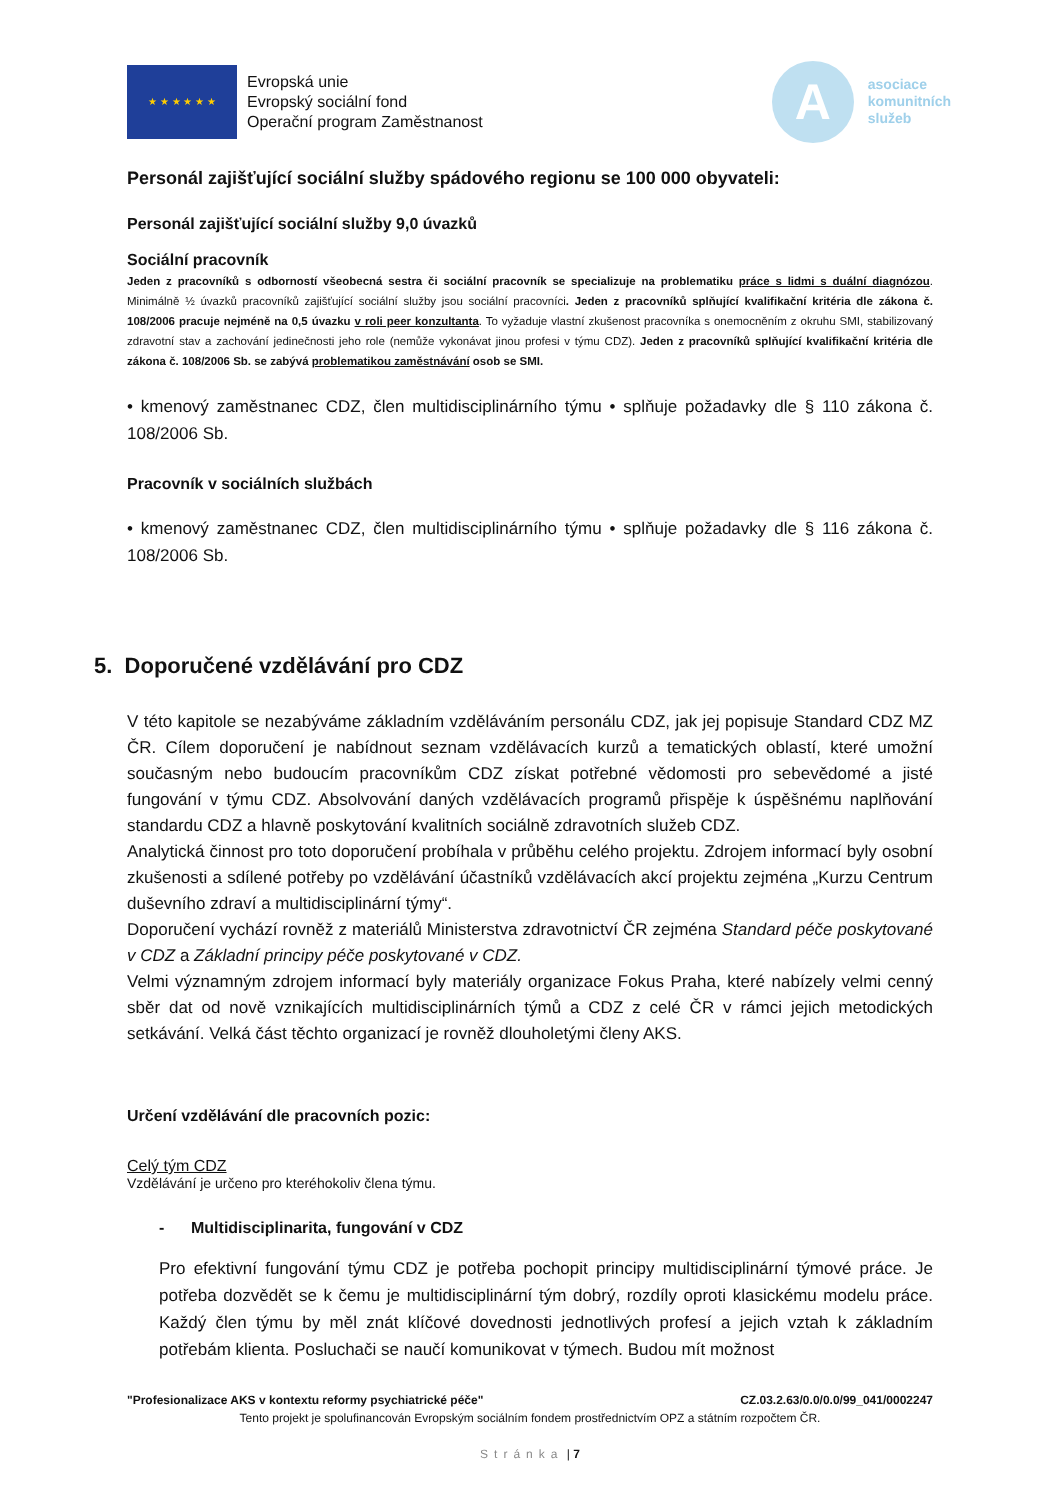★ ★ ★ ★ ★ ★
Evropská unie
Evropský sociální fond
Operační program Zaměstnanost
A
asociace
komunitních
služeb
Personál zajišťující sociální služby spádového regionu se 100 000 obyvateli:
Personál zajišťující sociální služby 9,0 úvazků
Sociální pracovník
Jeden z pracovníků s odborností všeobecná sestra či sociální pracovník se specializuje na problematiku práce s lidmi s duální diagnózou. Minimálně ½ úvazků pracovníků zajišťující sociální služby jsou sociální pracovníci. Jeden z pracovníků splňující kvalifikační kritéria dle zákona č. 108/2006 pracuje nejméně na 0,5 úvazku v roli peer konzultanta. To vyžaduje vlastní zkušenost pracovníka s onemocněním z okruhu SMI, stabilizovaný zdravotní stav a zachování jedinečnosti jeho role (nemůže vykonávat jinou profesi v týmu CDZ). Jeden z pracovníků splňující kvalifikační kritéria dle zákona č. 108/2006 Sb. se zabývá problematikou zaměstnávání osob se SMI.
• kmenový zaměstnanec CDZ, člen multidisciplinárního týmu • splňuje požadavky dle § 110 zákona č. 108/2006 Sb.
Pracovník v sociálních službách
• kmenový zaměstnanec CDZ, člen multidisciplinárního týmu • splňuje požadavky dle § 116 zákona č. 108/2006 Sb.
5. Doporučené vzdělávání pro CDZ
V této kapitole se nezabýváme základním vzděláváním personálu CDZ, jak jej popisuje Standard CDZ MZ ČR. Cílem doporučení je nabídnout seznam vzdělávacích kurzů a tematických oblastí, které umožní současným nebo budoucím pracovníkům CDZ získat potřebné vědomosti pro sebevědomé a jisté fungování v týmu CDZ. Absolvování daných vzdělávacích programů přispěje k úspěšnému naplňování standardu CDZ a hlavně poskytování kvalitních sociálně zdravotních služeb CDZ.
Analytická činnost pro toto doporučení probíhala v průběhu celého projektu. Zdrojem informací byly osobní zkušenosti a sdílené potřeby po vzdělávání účastníků vzdělávacích akcí projektu zejména „Kurzu Centrum duševního zdraví a multidisciplinární týmy“.
Doporučení vychází rovněž z materiálů Ministerstva zdravotnictví ČR zejména Standard péče poskytované v CDZ a Základní principy péče poskytované v CDZ.
Velmi významným zdrojem informací byly materiály organizace Fokus Praha, které nabízely velmi cenný sběr dat od nově vznikajících multidisciplinárních týmů a CDZ z celé ČR v rámci jejich metodických setkávání. Velká část těchto organizací je rovněž dlouholetými členy AKS.
Určení vzdělávání dle pracovních pozic:
Celý tým CDZ
Vzdělávání je určeno pro kteréhokoliv člena týmu.
- Multidisciplinarita, fungování v CDZ
Pro efektivní fungování týmu CDZ je potřeba pochopit principy multidisciplinární týmové práce. Je potřeba dozvědět se k čemu je multidisciplinární tým dobrý, rozdíly oproti klasickému modelu práce. Každý člen týmu by měl znát klíčové dovednosti jednotlivých profesí a jejich vztah k základním potřebám klienta. Posluchači se naučí komunikovat v týmech. Budou mít možnost
"Profesionalizace AKS v kontextu reformy psychiatrické péče" CZ.03.2.63/0.0/0.0/99_041/0002247
Tento projekt je spolufinancován Evropským sociálním fondem prostřednictvím OPZ a státním rozpočtem ČR.
Stránka | 7